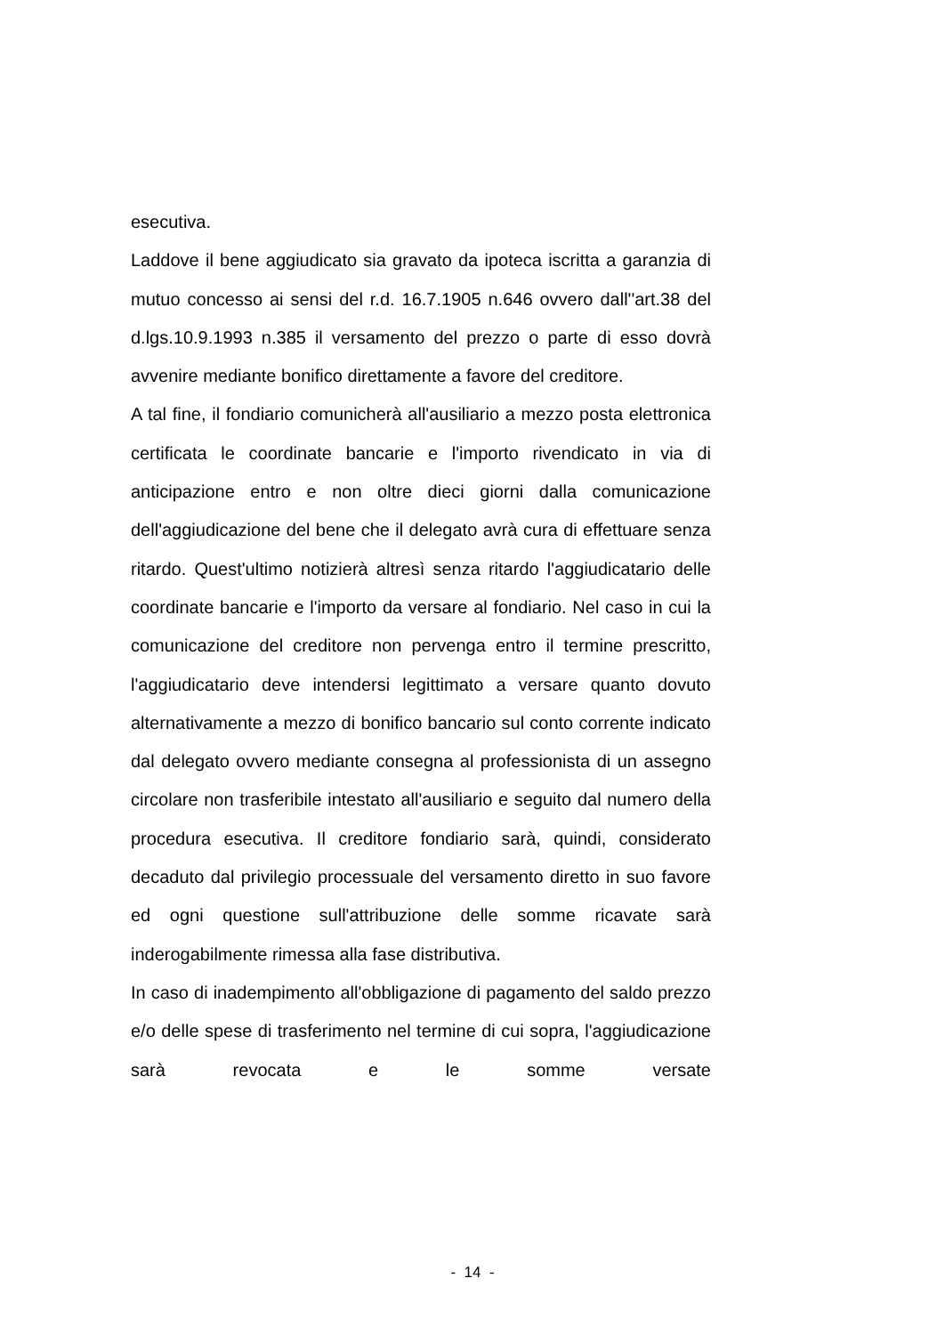esecutiva.
Laddove il bene aggiudicato sia gravato da ipoteca iscritta a garanzia di mutuo concesso ai sensi del r.d. 16.7.1905 n.646 ovvero dall''art.38 del d.lgs.10.9.1993 n.385 il versamento del prezzo o parte di esso dovrà avvenire mediante bonifico direttamente a favore del creditore.
A tal fine, il fondiario comunicherà all'ausiliario a mezzo posta elettronica certificata le coordinate bancarie e l'importo rivendicato in via di anticipazione entro e non oltre dieci giorni dalla comunicazione dell'aggiudicazione del bene che il delegato avrà cura di effettuare senza ritardo. Quest'ultimo notizierà altresì senza ritardo l'aggiudicatario delle coordinate bancarie e l'importo da versare al fondiario. Nel caso in cui la comunicazione del creditore non pervenga entro il termine prescritto, l'aggiudicatario deve intendersi legittimato a versare quanto dovuto alternativamente a mezzo di bonifico bancario sul conto corrente indicato dal delegato ovvero mediante consegna al professionista di un assegno circolare non trasferibile intestato all'ausiliario e seguito dal numero della procedura esecutiva. Il creditore fondiario sarà, quindi, considerato decaduto dal privilegio processuale del versamento diretto in suo favore ed ogni questione sull'attribuzione delle somme ricavate sarà inderogabilmente rimessa alla fase distributiva.
In caso di inadempimento all'obbligazione di pagamento del saldo prezzo e/o delle spese di trasferimento nel termine di cui sopra, l'aggiudicazione sarà revocata e le somme versate
- 14 -